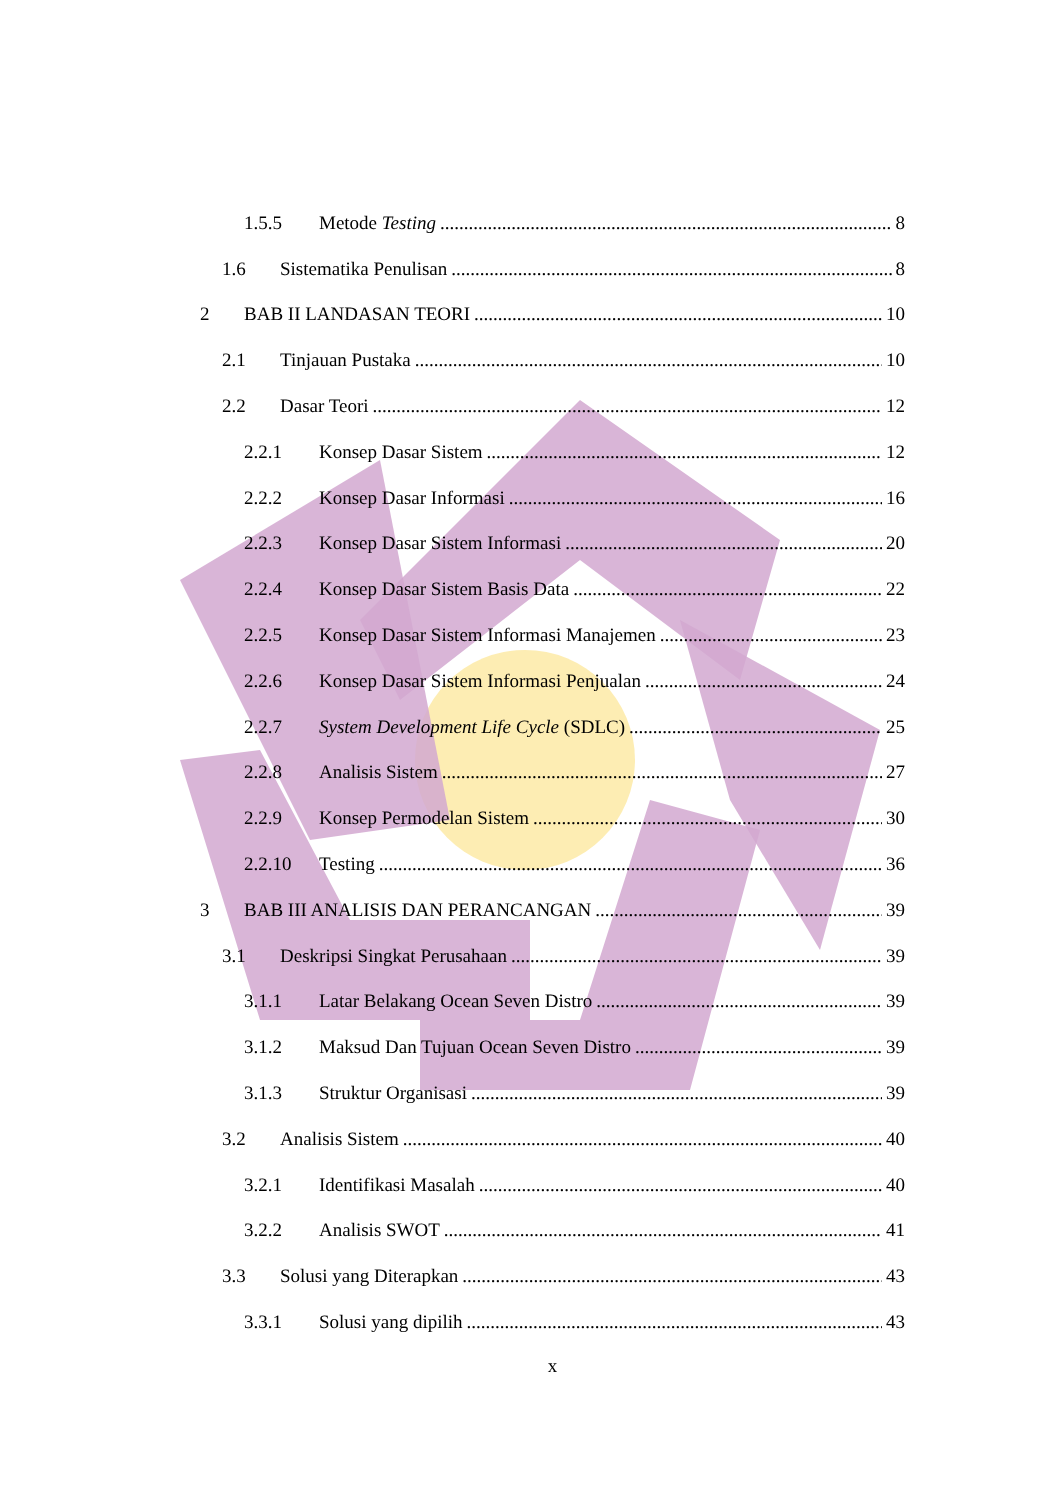1.5.5 Metode Testing 8
1.6 Sistematika Penulisan 8
2 BAB II LANDASAN TEORI 10
2.1 Tinjauan Pustaka 10
2.2 Dasar Teori 12
2.2.1 Konsep Dasar Sistem 12
2.2.2 Konsep Dasar Informasi 16
2.2.3 Konsep Dasar Sistem Informasi 20
2.2.4 Konsep Dasar Sistem Basis Data 22
2.2.5 Konsep Dasar Sistem Informasi Manajemen 23
2.2.6 Konsep Dasar Sistem Informasi Penjualan 24
2.2.7 System Development Life Cycle (SDLC) 25
2.2.8 Analisis Sistem 27
2.2.9 Konsep Permodelan Sistem 30
2.2.10 Testing 36
3 BAB III ANALISIS DAN PERANCANGAN 39
3.1 Deskripsi Singkat Perusahaan 39
3.1.1 Latar Belakang Ocean Seven Distro 39
3.1.2 Maksud Dan Tujuan Ocean Seven Distro 39
3.1.3 Struktur Organisasi 39
3.2 Analisis Sistem 40
3.2.1 Identifikasi Masalah 40
3.2.2 Analisis SWOT 41
3.3 Solusi yang Diterapkan 43
3.3.1 Solusi yang dipilih 43
x